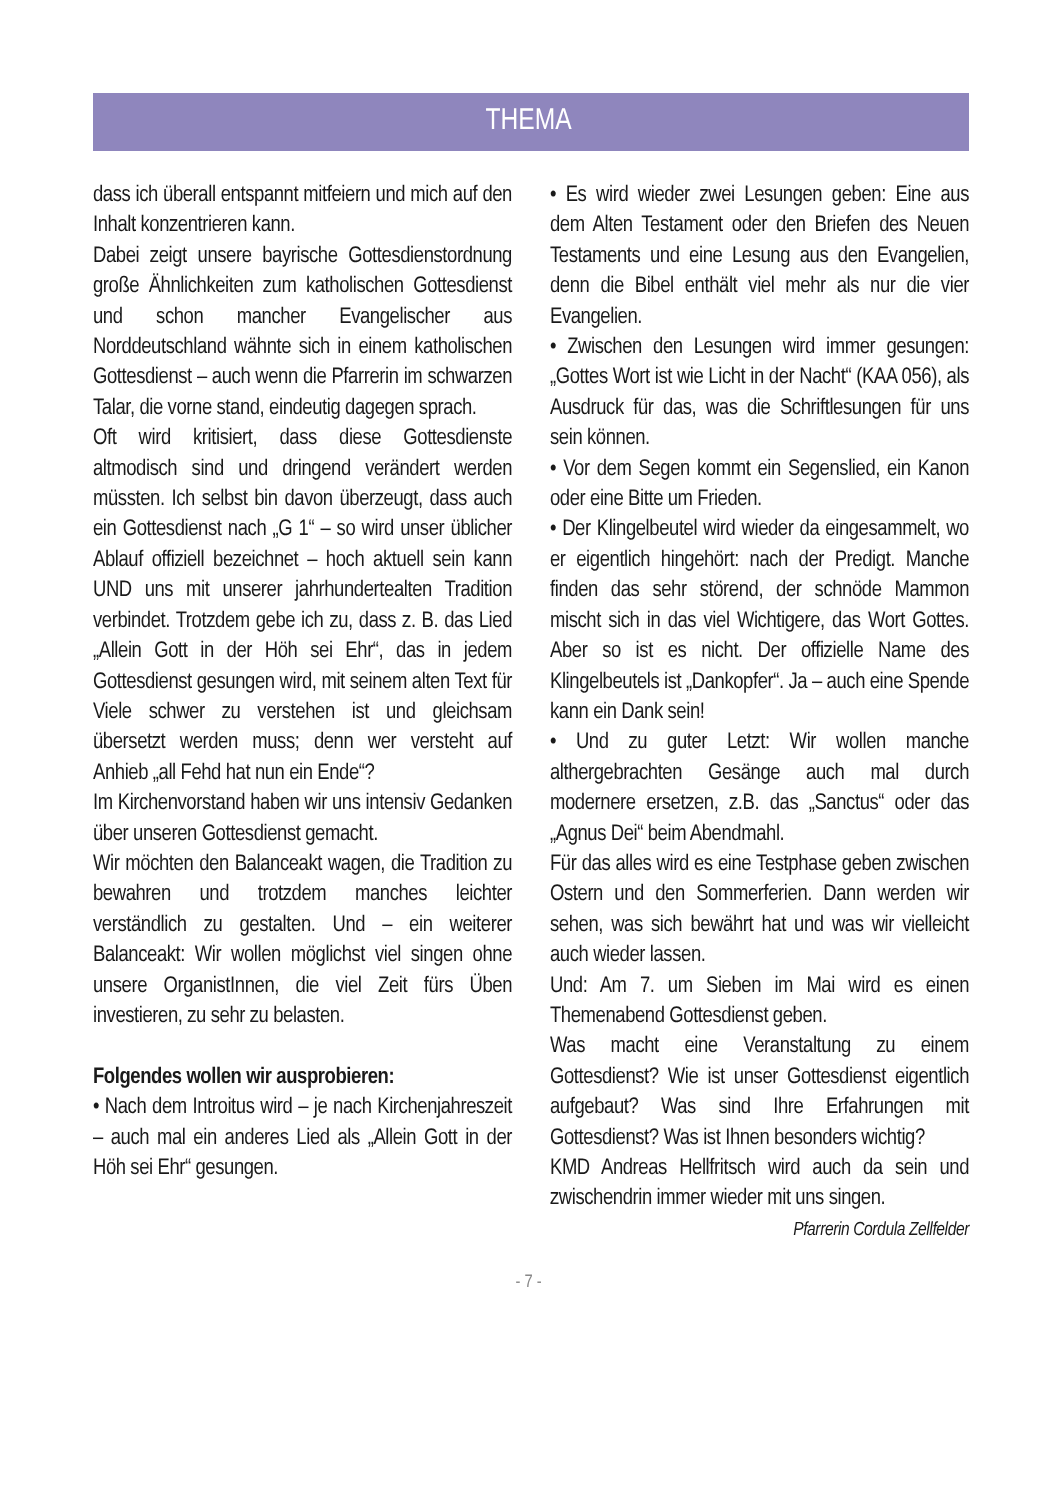THEMA
dass ich überall entspannt mitfeiern und mich auf den Inhalt konzentrieren kann.
Dabei zeigt unsere bayrische Gottesdienstordnung große Ähnlichkeiten zum katholischen Gottesdienst und schon mancher Evangelischer aus Norddeutschland wähnte sich in einem katholischen Gottesdienst – auch wenn die Pfarrerin im schwarzen Talar, die vorne stand, eindeutig dagegen sprach.
Oft wird kritisiert, dass diese Gottesdienste altmodisch sind und dringend verändert werden müssten. Ich selbst bin davon überzeugt, dass auch ein Gottesdienst nach „G 1“ – so wird unser üblicher Ablauf offiziell bezeichnet – hoch aktuell sein kann UND uns mit unserer jahrhundertealten Tradition verbindet. Trotzdem gebe ich zu, dass z. B. das Lied „Allein Gott in der Höh sei Ehr“, das in jedem Gottesdienst gesungen wird, mit seinem alten Text für Viele schwer zu verstehen ist und gleichsam übersetzt werden muss; denn wer versteht auf Anhieb „all Fehd hat nun ein Ende“?
Im Kirchenvorstand haben wir uns intensiv Gedanken über unseren Gottesdienst gemacht.
Wir möchten den Balanceakt wagen, die Tradition zu bewahren und trotzdem manches leichter verständlich zu gestalten. Und – ein weiterer Balanceakt: Wir wollen möglichst viel singen ohne unsere OrganistInnen, die viel Zeit fürs Üben investieren, zu sehr zu belasten.
Folgendes wollen wir ausprobieren:
• Nach dem Introitus wird – je nach Kirchenjahreszeit – auch mal ein anderes Lied als „Allein Gott in der Höh sei Ehr“ gesungen.
• Es wird wieder zwei Lesungen geben: Eine aus dem Alten Testament oder den Briefen des Neuen Testaments und eine Lesung aus den Evangelien, denn die Bibel enthält viel mehr als nur die vier Evangelien.
• Zwischen den Lesungen wird immer gesungen: „Gottes Wort ist wie Licht in der Nacht“ (KAA 056), als Ausdruck für das, was die Schriftlesungen für uns sein können.
• Vor dem Segen kommt ein Segenslied, ein Kanon oder eine Bitte um Frieden.
• Der Klingelbeutel wird wieder da eingesammelt, wo er eigentlich hingehört: nach der Predigt. Manche finden das sehr störend, der schnöde Mammon mischt sich in das viel Wichtigere, das Wort Gottes. Aber so ist es nicht. Der offizielle Name des Klingelbeutels ist „Dankopfer“. Ja – auch eine Spende kann ein Dank sein!
• Und zu guter Letzt: Wir wollen manche althergebrachten Gesänge auch mal durch modernere ersetzen, z.B. das „Sanctus“ oder das „Agnus Dei“ beim Abendmahl.
Für das alles wird es eine Testphase geben zwischen Ostern und den Sommerferien. Dann werden wir sehen, was sich bewährt hat und was wir vielleicht auch wieder lassen.
Und: Am 7. um Sieben im Mai wird es einen Themenabend Gottesdienst geben.
Was macht eine Veranstaltung zu einem Gottesdienst? Wie ist unser Gottesdienst eigentlich aufgebaut? Was sind Ihre Erfahrungen mit Gottesdienst? Was ist Ihnen besonders wichtig?
KMD Andreas Hellfritsch wird auch da sein und zwischendrin immer wieder mit uns singen. Pfarrerin Cordula Zellfelder
- 7 -